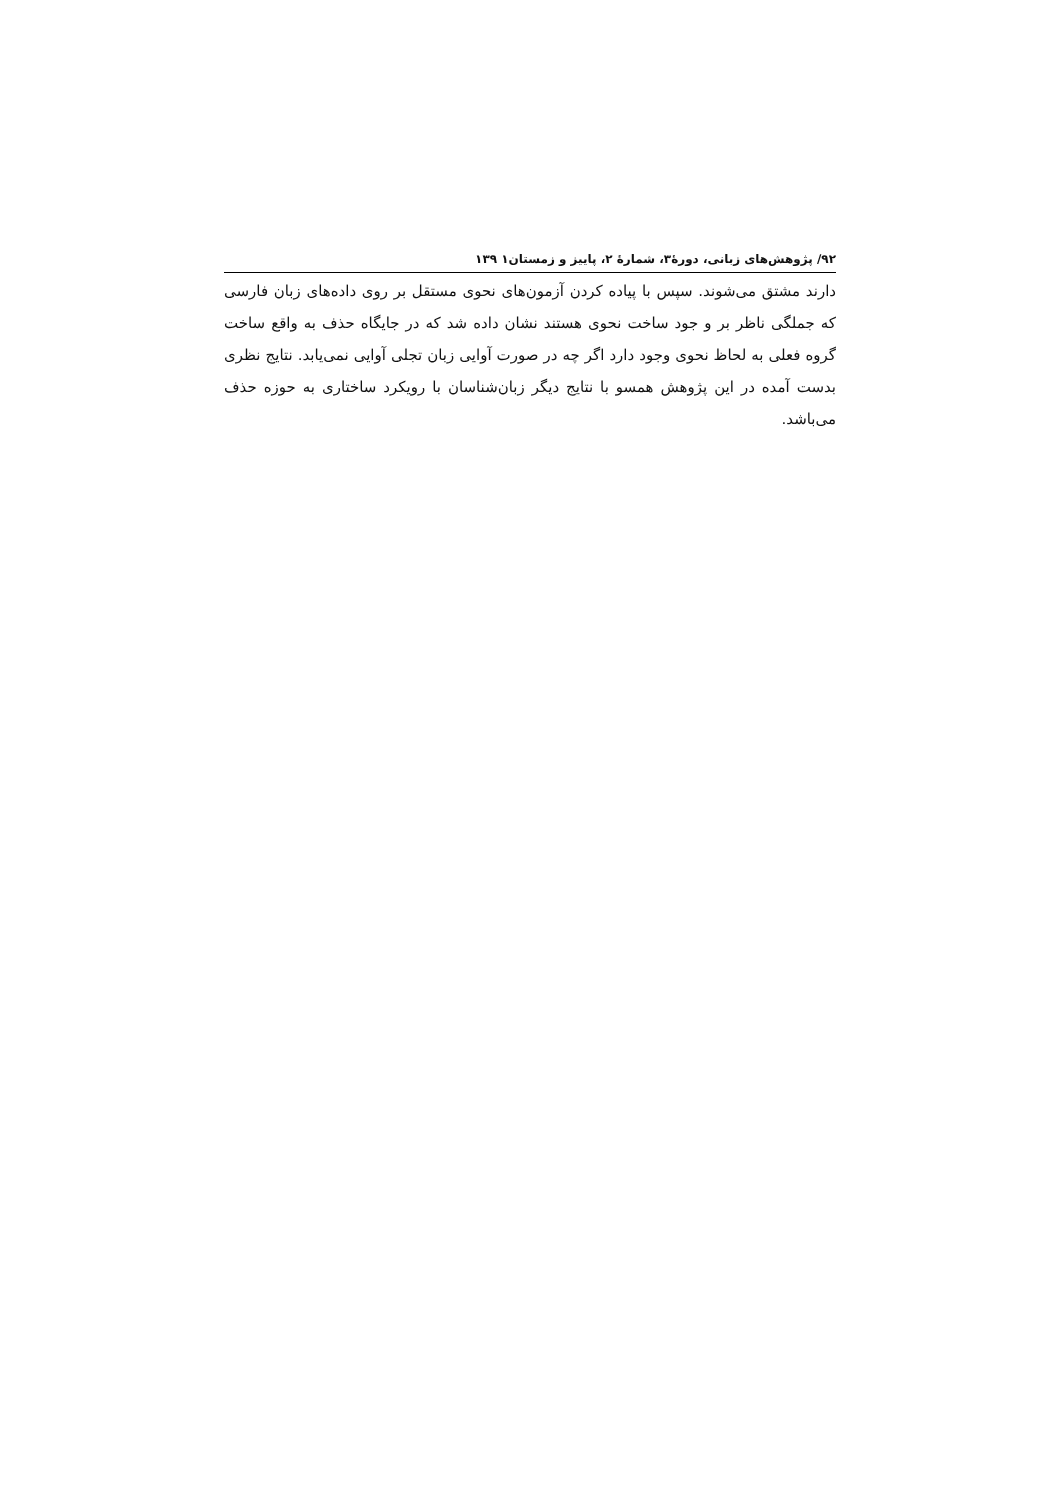۹۲/ پژوهش‌های زبانی، دورهٔ۳، شمارهٔ ۲، پاییز و زمستان۱ ۱۳۹
دارند مشتق می‌شوند. سپس با پیاده کردن آزمون‌های نحوی مستقل بر روی داده‌های زبان فارسی که جملگی ناظر بر و جود ساخت نحوی هستند نشان داده شد که در جایگاه حذف به واقع ساخت گروه فعلی به لحاظ نحوی وجود دارد اگر چه در صورت آوایی زبان تجلی آوایی نمی‌یابد. نتایج نظری بدست آمده در این پژوهش همسو با نتایج دیگر زبان‌شناسان با رویکرد ساختاری به حوزه حذف می‌باشد.